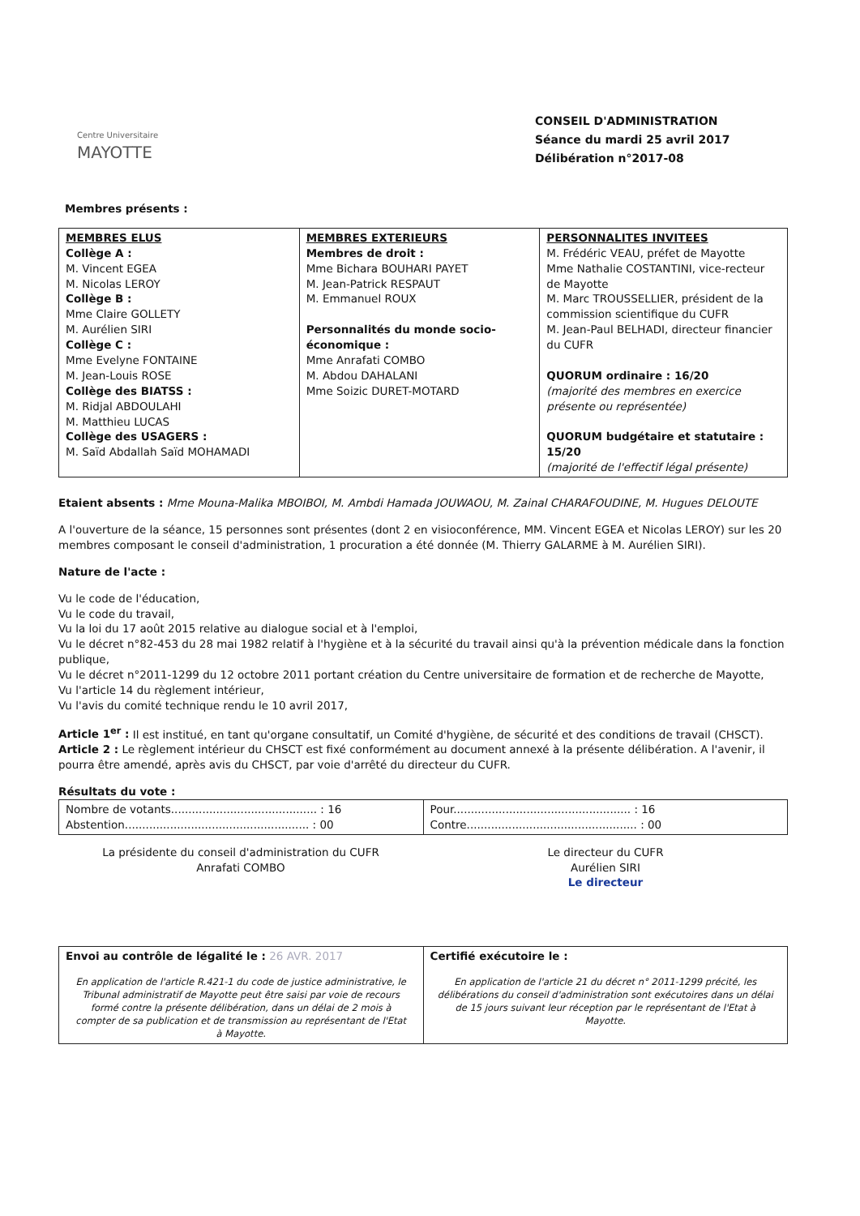Centre Universitaire
MAYOTTE
CONSEIL D'ADMINISTRATION
Séance du mardi 25 avril 2017
Délibération n°2017-08
Membres présents :
| MEMBRES ELUS Collège A : M. Vincent EGEA M. Nicolas LEROY Collège B : Mme Claire GOLLETY M. Aurélien SIRI Collège C : Mme Evelyne FONTAINE M. Jean-Louis ROSE Collège des BIATSS : M. Ridjal ABDOULAHI M. Matthieu LUCAS Collège des USAGERS : M. Saïd Abdallah Saïd MOHAMADI | MEMBRES EXTERIEURS Membres de droit : Mme Bichara BOUHARI PAYET M. Jean-Patrick RESPAUT M. Emmanuel ROUX Personnalités du monde socio-économique : Mme Anrafati COMBO M. Abdou DAHALANI Mme Soizic DURET-MOTARD | PERSONNALITES INVITEES M. Frédéric VEAU, préfet de Mayotte Mme Nathalie COSTANTINI, vice-recteur de Mayotte M. Marc TROUSSELLIER, président de la commission scientifique du CUFR M. Jean-Paul BELHADI, directeur financier du CUFR QUORUM ordinaire : 16/20 (majorité des membres en exercice présente ou représentée) QUORUM budgétaire et statutaire : 15/20 (majorité de l'effectif légal présente) |
Etaient absents : Mme Mouna-Malika MBOIBOI, M. Ambdi Hamada JOUWAOU, M. Zainal CHARAFOUDINE, M. Hugues DELOUTE
A l'ouverture de la séance, 15 personnes sont présentes (dont 2 en visioconférence, MM. Vincent EGEA et Nicolas LEROY) sur les 20 membres composant le conseil d'administration, 1 procuration a été donnée (M. Thierry GALARME à M. Aurélien SIRI).
Nature de l'acte :
Vu le code de l'éducation,
Vu le code du travail,
Vu la loi du 17 août 2015 relative au dialogue social et à l'emploi,
Vu le décret n°82-453 du 28 mai 1982 relatif à l'hygiène et à la sécurité du travail ainsi qu'à la prévention médicale dans la fonction publique,
Vu le décret n°2011-1299 du 12 octobre 2011 portant création du Centre universitaire de formation et de recherche de Mayotte,
Vu l'article 14 du règlement intérieur,
Vu l'avis du comité technique rendu le 10 avril 2017,
Article 1<sup>er</sup> : Il est institué, en tant qu'organe consultatif, un Comité d'hygiène, de sécurité et des conditions de travail (CHSCT).
Article 2 : Le règlement intérieur du CHSCT est fixé conformément au document annexé à la présente délibération. A l'avenir, il pourra être amendé, après avis du CHSCT, par voie d'arrêté du directeur du CUFR.
Résultats du vote :
| Nombre de votants.......................................... : 16 Abstention..................................................... : 00 | Pour................................................... : 16 Contre................................................. : 00 |
La présidente du conseil d'administration du CUFR
Anrafati COMBO
Le directeur du CUFR
Aurélien SIRI
Le directeur
| Envoi au contrôle de légalité le : 26 AVR. 2017 En application de l'article R.421-1 du code de justice administrative, le Tribunal administratif de Mayotte peut être saisi par voie de recours formé contre la présente délibération, dans un délai de 2 mois à compter de sa publication et de transmission au représentant de l'Etat à Mayotte. | Certifié exécutoire le : En application de l'article 21 du décret n° 2011-1299 précité, les délibérations du conseil d'administration sont exécutoires dans un délai de 15 jours suivant leur réception par le représentant de l'Etat à Mayotte. |